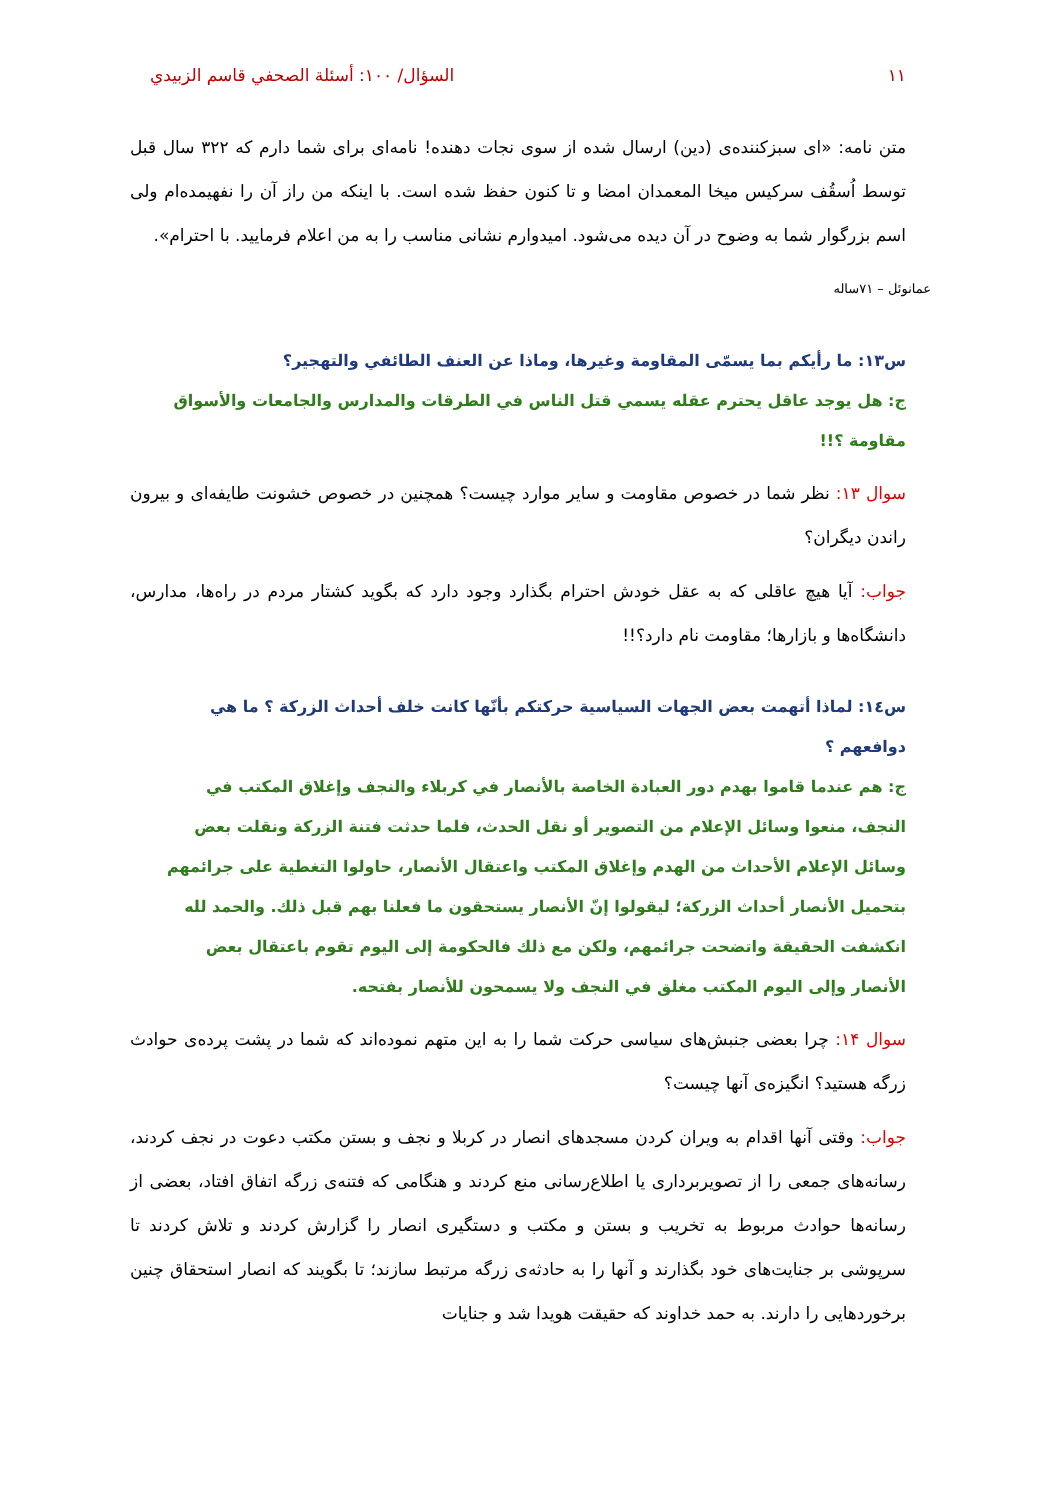١١ السؤال/ ١٠٠: أسئلة الصحفي قاسم الزبيدي
متن نامه: «ای سبزکننده‌ی (دین) ارسال شده از سوی نجات دهنده! نامه‌ای برای شما دارم که ۳۲۲ سال قبل توسط اُسقُف سرکیس میخا المعمدان امضا و تا کنون حفظ شده است. با اینکه من راز آن را نفهیمده‌ام ولی اسم بزرگوار شما به وضوح در آن دیده می‌شود. امیدوارم نشانی مناسب را به من اعلام فرمایید. با احترام».
عمانوئل – ۷۱ساله
س١٣: ما رأيكم بما يسمّى المقاومة وغيرها، وماذا عن العنف الطائفي والتهجير؟
ج: هل يوجد عاقل يحترم عقله يسمي قتل الناس في الطرقات والمدارس والجامعات والأسواق مقاومة ؟!!
سوال ۱۳: نظر شما در خصوص مقاومت و سایر موارد چیست؟ همچنین در خصوص خشونت طایفه‌ای و بیرون راندن دیگران؟
جواب: آیا هیچ عاقلی که به عقل خودش احترام بگذارد وجود دارد که بگوید کشتار مردم در راه‌ها، مدارس، دانشگاه‌ها و بازارها؛ مقاومت نام دارد؟!!
س١٤: لماذا أتهمت بعض الجهات السياسية حركتكم بأنّها كانت خلف أحداث الزركة ؟ ما هي دوافعهم ؟
ج: هم عندما قاموا بهدم دور العبادة الخاصة بالأنصار في كربلاء والنجف وإغلاق المكتب في النجف، منعوا وسائل الإعلام من التصوير أو نقل الحدث، فلما حدثت فتنة الزركة ونقلت بعض وسائل الإعلام الأحداث من الهدم وإغلاق المكتب واعتقال الأنصار، حاولوا التغطية على جرائمهم بتحميل الأنصار أحداث الزركة؛ ليقولوا إنّ الأنصار يستحقون ما فعلنا بهم قبل ذلك. والحمد لله انكشفت الحقيقة واتضحت جرائمهم، ولكن مع ذلك فالحكومة إلى اليوم تقوم باعتقال بعض الأنصار وإلى اليوم المكتب مغلق في النجف ولا يسمحون للأنصار بفتحه.
سوال ۱۴: چرا بعضی جنبش‌های سیاسی حرکت شما را به این متهم نموده‌اند که شما در پشت پرده‌ی حوادث زرگه هستید؟ انگیزه‌ی آنها چیست؟
جواب: وقتی آنها اقدام به ویران کردن مسجدهای انصار در کربلا و نجف و بستن مکتب دعوت در نجف کردند، رسانه‌های جمعی را از تصویربرداری یا اطلاع‌رسانی منع کردند و هنگامی که فتنه‌ی زرگه اتفاق افتاد، بعضی از رسانه‌ها حوادث مربوط به تخریب و بستن و مکتب و دستگیری انصار را گزارش کردند و تلاش کردند تا سرپوشی بر جنایت‌های خود بگذارند و آنها را به حادثه‌ی زرگه مرتبط سازند؛ تا بگویند که انصار استحقاق چنین برخوردهایی را دارند. به حمد خداوند که حقیقت هویدا شد و جنایات